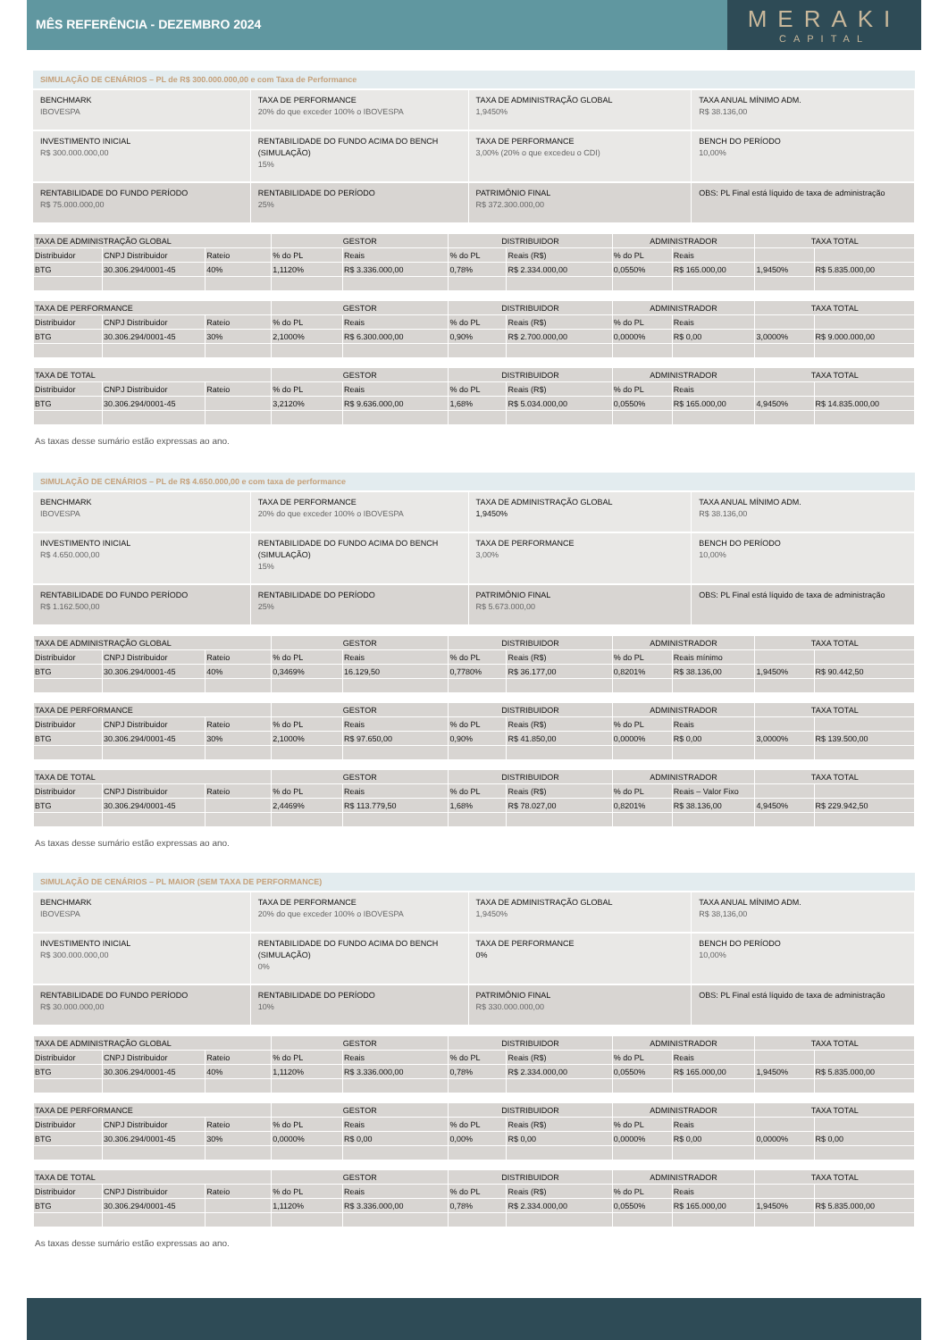MÊS REFERÊNCIA - DEZEMBRO 2024
MERAKI
CAPITAL
SIMULAÇÃO DE CENÁRIOS – PL de R$ 300.000.000,00 e com Taxa de Performance
BENCHMARK
IBOVESPA
TAXA DE PERFORMANCE
20% do que exceder 100% o IBOVESPA
TAXA DE ADMINISTRAÇÃO GLOBAL
1,9450%
TAXA ANUAL MÍNIMO ADM.
R$ 38.136,00
INVESTIMENTO INICIAL
R$ 300.000.000,00
RENTABILIDADE DO FUNDO ACIMA DO BENCH (SIMULAÇÃO)
15%
TAXA DE PERFORMANCE
3,00% (20% o que excedeu o CDI)
BENCH DO PERÍODO
10,00%
RENTABILIDADE DO FUNDO PERÍODO
R$ 75.000.000,00
RENTABILIDADE DO PERÍODO
25%
PATRIMÔNIO FINAL
R$ 372.300.000,00
OBS: PL Final está líquido de taxa de administração
| TAXA DE ADMINISTRAÇÃO GLOBAL | | | GESTOR | | DISTRIBUIDOR | | ADMINISTRADOR | | TAXA TOTAL | |
| --- | --- | --- | --- | --- | --- | --- | --- | --- | --- | --- |
| Distribuidor | CNPJ Distribuidor | Rateio | % do PL | Reais | % do PL | Reais (R$) | % do PL | Reais | | |
| BTG | 30.306.294/0001-45 | 40% | 1,1120% | R$ 3.336.000,00 | 0,78% | R$ 2.334.000,00 | 0,0550% | R$ 165.000,00 | 1,9450% | R$ 5.835.000,00 |
| TAXA DE PERFORMANCE | | | GESTOR | | DISTRIBUIDOR | | ADMINISTRADOR | | TAXA TOTAL | |
| --- | --- | --- | --- | --- | --- | --- | --- | --- | --- | --- |
| Distribuidor | CNPJ Distribuidor | Rateio | % do PL | Reais | % do PL | Reais (R$) | % do PL | Reais | | |
| BTG | 30.306.294/0001-45 | 30% | 2,1000% | R$ 6.300.000,00 | 0,90% | R$ 2.700.000,00 | 0,0000% | R$ 0,00 | 3,0000% | R$ 9.000.000,00 |
| TAXA DE TOTAL | | | GESTOR | | DISTRIBUIDOR | | ADMINISTRADOR | | TAXA TOTAL | |
| --- | --- | --- | --- | --- | --- | --- | --- | --- | --- | --- |
| Distribuidor | CNPJ Distribuidor | Rateio | % do PL | Reais | % do PL | Reais (R$) | % do PL | Reais | | |
| BTG | 30.306.294/0001-45 | | 3,2120% | R$ 9.636.000,00 | 1,68% | R$ 5.034.000,00 | 0,0550% | R$ 165.000,00 | 4,9450% | R$ 14.835.000,00 |
As taxas desse sumário estão expressas ao ano.
SIMULAÇÃO DE CENÁRIOS – PL de R$ 4.650.000,00 e com taxa de performance
BENCHMARK
IBOVESPA
TAXA DE PERFORMANCE
20% do que exceder 100% o IBOVESPA
TAXA DE ADMINISTRAÇÃO GLOBAL
1,9450%
TAXA ANUAL MÍNIMO ADM.
R$ 38.136,00
INVESTIMENTO INICIAL
R$ 4.650.000,00
RENTABILIDADE DO FUNDO ACIMA DO BENCH (SIMULAÇÃO)
15%
TAXA DE PERFORMANCE
3,00%
BENCH DO PERÍODO
10,00%
RENTABILIDADE DO FUNDO PERÍODO
R$ 1.162.500,00
RENTABILIDADE DO PERÍODO
25%
PATRIMÔNIO FINAL
R$ 5.673.000,00
OBS: PL Final está líquido de taxa de administração
| TAXA DE ADMINISTRAÇÃO GLOBAL | | | GESTOR | | DISTRIBUIDOR | | ADMINISTRADOR | | TAXA TOTAL | |
| --- | --- | --- | --- | --- | --- | --- | --- | --- | --- | --- |
| Distribuidor | CNPJ Distribuidor | Rateio | % do PL | Reais | % do PL | Reais (R$) | % do PL | Reais mínimo | | |
| BTG | 30.306.294/0001-45 | 40% | 0,3469% | 16.129,50 | 0,7780% | R$ 36.177,00 | 0,8201% | R$ 38.136,00 | 1,9450% | R$ 90.442,50 |
| TAXA DE PERFORMANCE | | | GESTOR | | DISTRIBUIDOR | | ADMINISTRADOR | | TAXA TOTAL | |
| --- | --- | --- | --- | --- | --- | --- | --- | --- | --- | --- |
| Distribuidor | CNPJ Distribuidor | Rateio | % do PL | Reais | % do PL | Reais (R$) | % do PL | Reais | | |
| BTG | 30.306.294/0001-45 | 30% | 2,1000% | R$ 97.650,00 | 0,90% | R$ 41.850,00 | 0,0000% | R$ 0,00 | 3,0000% | R$ 139.500,00 |
| TAXA DE TOTAL | | | GESTOR | | DISTRIBUIDOR | | ADMINISTRADOR | | TAXA TOTAL | |
| --- | --- | --- | --- | --- | --- | --- | --- | --- | --- | --- |
| Distribuidor | CNPJ Distribuidor | Rateio | % do PL | Reais | % do PL | Reais (R$) | % do PL | Reais – Valor Fixo | | |
| BTG | 30.306.294/0001-45 | | 2,4469% | R$ 113.779,50 | 1,68% | R$ 78.027,00 | 0,8201% | R$ 38.136,00 | 4,9450% | R$ 229.942,50 |
As taxas desse sumário estão expressas ao ano.
SIMULAÇÃO DE CENÁRIOS – PL MAIOR (SEM TAXA DE PERFORMANCE)
BENCHMARK
IBOVESPA
TAXA DE PERFORMANCE
20% do que exceder 100% o IBOVESPA
TAXA DE ADMINISTRAÇÃO GLOBAL
1,9450%
TAXA ANUAL MÍNIMO ADM.
R$ 38,136,00
INVESTIMENTO INICIAL
R$ 300.000.000,00
RENTABILIDADE DO FUNDO ACIMA DO BENCH (SIMULAÇÃO)
0%
TAXA DE PERFORMANCE
0%
BENCH DO PERÍODO
10,00%
RENTABILIDADE DO FUNDO PERÍODO
R$ 30.000.000,00
RENTABILIDADE DO PERÍODO
10%
PATRIMÔNIO FINAL
R$ 330.000.000,00
OBS: PL Final está líquido de taxa de administração
| TAXA DE ADMINISTRAÇÃO GLOBAL | | | GESTOR | | DISTRIBUIDOR | | ADMINISTRADOR | | TAXA TOTAL | |
| --- | --- | --- | --- | --- | --- | --- | --- | --- | --- | --- |
| Distribuidor | CNPJ Distribuidor | Rateio | % do PL | Reais | % do PL | Reais (R$) | % do PL | Reais | | |
| BTG | 30.306.294/0001-45 | 40% | 1,1120% | R$ 3.336.000,00 | 0,78% | R$ 2.334.000,00 | 0,0550% | R$ 165.000,00 | 1,9450% | R$ 5.835.000,00 |
| TAXA DE PERFORMANCE | | | GESTOR | | DISTRIBUIDOR | | ADMINISTRADOR | | TAXA TOTAL | |
| --- | --- | --- | --- | --- | --- | --- | --- | --- | --- | --- |
| Distribuidor | CNPJ Distribuidor | Rateio | % do PL | Reais | % do PL | Reais (R$) | % do PL | Reais | | |
| BTG | 30.306.294/0001-45 | 30% | 0,0000% | R$ 0,00 | 0,00% | R$ 0,00 | 0,0000% | R$ 0,00 | 0,0000% | R$ 0,00 |
| TAXA DE TOTAL | | | GESTOR | | DISTRIBUIDOR | | ADMINISTRADOR | | TAXA TOTAL | |
| --- | --- | --- | --- | --- | --- | --- | --- | --- | --- | --- |
| Distribuidor | CNPJ Distribuidor | Rateio | % do PL | Reais | % do PL | Reais (R$) | % do PL | Reais | | |
| BTG | 30.306.294/0001-45 | | 1,1120% | R$ 3.336.000,00 | 0,78% | R$ 2.334.000,00 | 0,0550% | R$ 165.000,00 | 1,9450% | R$ 5.835.000,00 |
As taxas desse sumário estão expressas ao ano.